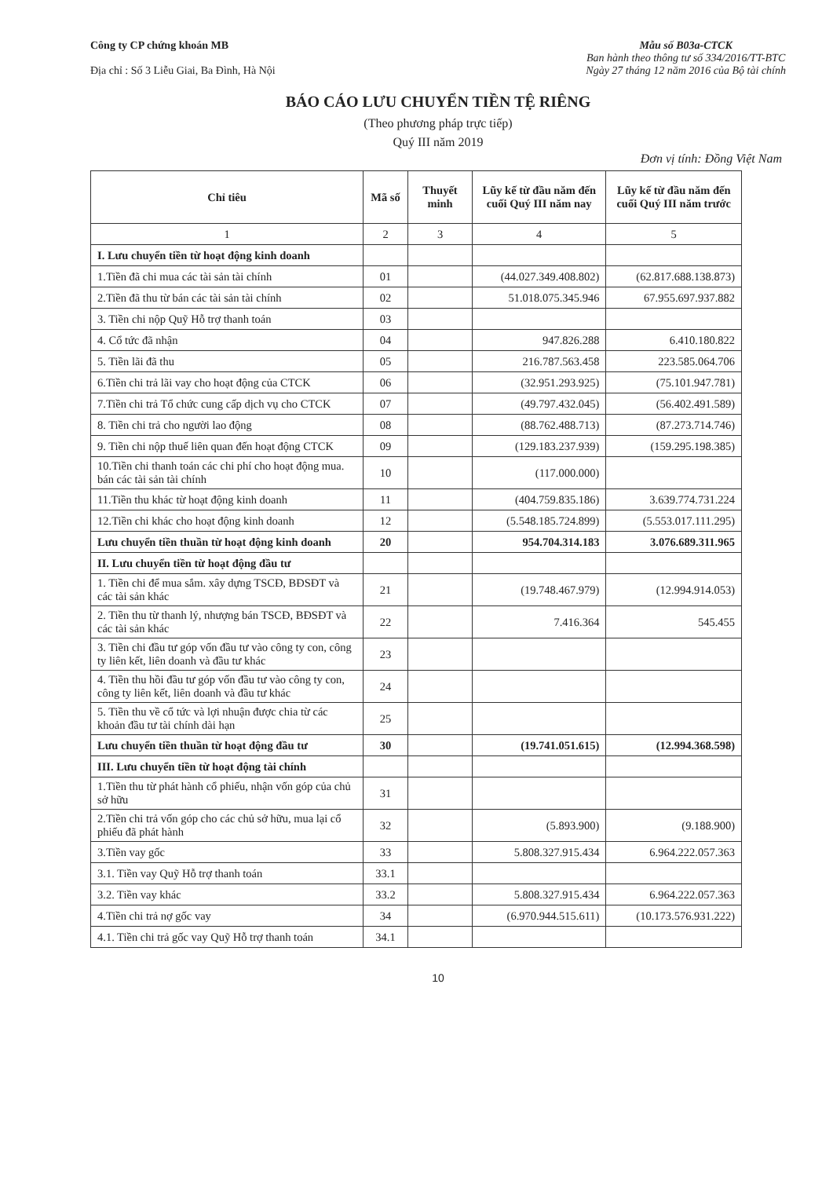Công ty CP chứng khoán MB
Địa chỉ : Số 3 Liễu Giai, Ba Đình, Hà Nội
Mẫu số B03a-CTCK
Ban hành theo thông tư số 334/2016/TT-BTC
Ngày 27 tháng 12 năm 2016 của Bộ tài chính
BÁO CÁO LƯU CHUYỂN TIỀN TỆ RIÊNG
(Theo phương pháp trực tiếp)
Quý III năm 2019
Đơn vị tính: Đồng Việt Nam
| Chỉ tiêu | Mã số | Thuyết minh | Lũy kế từ đầu năm đến cuối Quý III năm nay | Lũy kế từ đầu năm đến cuối Quý III năm trước |
| --- | --- | --- | --- | --- |
| 1 | 2 | 3 | 4 | 5 |
| I. Lưu chuyển tiền từ hoạt động kinh doanh | | | | |
| 1.Tiền đã chi mua các tài sản tài chính | 01 | | (44.027.349.408.802) | (62.817.688.138.873) |
| 2.Tiền đã thu từ bán các tài sản tài chính | 02 | | 51.018.075.345.946 | 67.955.697.937.882 |
| 3. Tiền chi nộp Quỹ Hỗ trợ thanh toán | 03 | | | |
| 4. Cổ tức đã nhận | 04 | | 947.826.288 | 6.410.180.822 |
| 5. Tiền lãi đã thu | 05 | | 216.787.563.458 | 223.585.064.706 |
| 6.Tiền chi trả lãi vay cho hoạt động của CTCK | 06 | | (32.951.293.925) | (75.101.947.781) |
| 7.Tiền chi trả Tổ chức cung cấp dịch vụ cho CTCK | 07 | | (49.797.432.045) | (56.402.491.589) |
| 8. Tiền chi trả cho người lao động | 08 | | (88.762.488.713) | (87.273.714.746) |
| 9. Tiền chi nộp thuế liên quan đến hoạt động CTCK | 09 | | (129.183.237.939) | (159.295.198.385) |
| 10.Tiền chi thanh toán các chi phí cho hoạt động mua. bán các tài sản tài chính | 10 | | (117.000.000) | |
| 11.Tiền thu khác từ hoạt động kinh doanh | 11 | | (404.759.835.186) | 3.639.774.731.224 |
| 12.Tiền chi khác cho hoạt động kinh doanh | 12 | | (5.548.185.724.899) | (5.553.017.111.295) |
| Lưu chuyển tiền thuần từ hoạt động kinh doanh | 20 | | 954.704.314.183 | 3.076.689.311.965 |
| II. Lưu chuyển tiền từ hoạt động đầu tư | | | | |
| 1. Tiền chi để mua sắm. xây dựng TSCĐ, BĐSĐT và các tài sản khác | 21 | | (19.748.467.979) | (12.994.914.053) |
| 2. Tiền thu từ thanh lý, nhượng bán TSCĐ, BĐSĐT và các tài sản khác | 22 | | 7.416.364 | 545.455 |
| 3. Tiền chi đầu tư góp vốn đầu tư vào công ty con, công ty liên kết, liên doanh và đầu tư khác | 23 | | | |
| 4. Tiền thu hồi đầu tư góp vốn đầu tư vào công ty con, công ty liên kết, liên doanh và đầu tư khác | 24 | | | |
| 5. Tiền thu về cổ tức và lợi nhuận được chia từ các khoản đầu tư tài chính dài hạn | 25 | | | |
| Lưu chuyển tiền thuần từ hoạt động đầu tư | 30 | | (19.741.051.615) | (12.994.368.598) |
| III. Lưu chuyển tiền từ hoạt động tài chính | | | | |
| 1.Tiền thu từ phát hành cổ phiếu, nhận vốn góp của chủ sở hữu | 31 | | | |
| 2.Tiền chi trả vốn góp cho các chủ sở hữu, mua lại cổ phiếu đã phát hành | 32 | | (5.893.900) | (9.188.900) |
| 3.Tiền vay gốc | 33 | | 5.808.327.915.434 | 6.964.222.057.363 |
| 3.1. Tiền vay Quỹ Hỗ trợ thanh toán | 33.1 | | | |
| 3.2. Tiền vay khác | 33.2 | | 5.808.327.915.434 | 6.964.222.057.363 |
| 4.Tiền chi trả nợ gốc vay | 34 | | (6.970.944.515.611) | (10.173.576.931.222) |
| 4.1. Tiền chi trả gốc vay Quỹ Hỗ trợ thanh toán | 34.1 | | | |
10